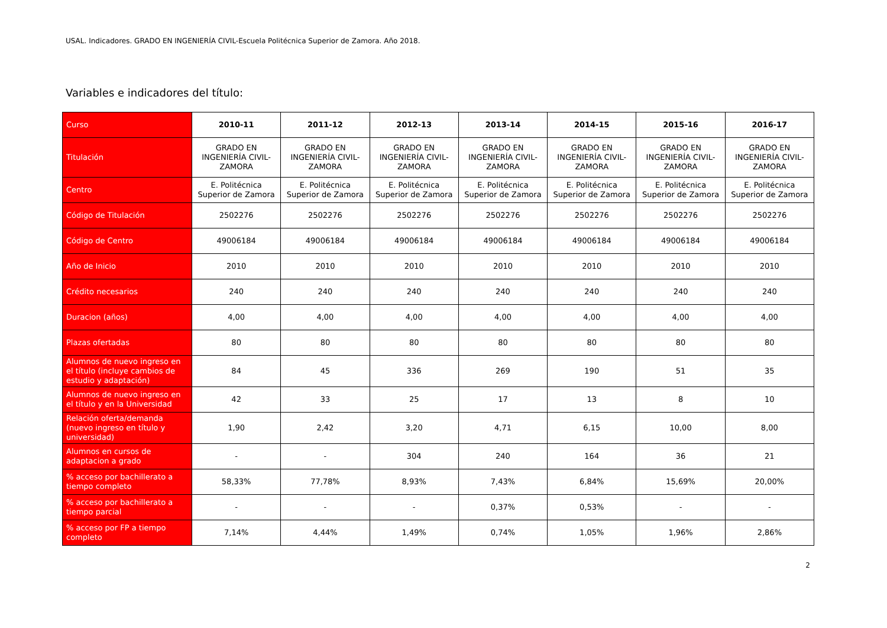USAL. Indicadores. GRADO EN INGENIERÍA CIVIL-Escuela Politécnica Superior de Zamora. Año 2018.
Variables e indicadores del título:
| Curso | 2010-11 | 2011-12 | 2012-13 | 2013-14 | 2014-15 | 2015-16 | 2016-17 |
| --- | --- | --- | --- | --- | --- | --- | --- |
| Titulación | GRADO EN INGENIERÍA CIVIL-ZAMORA | GRADO EN INGENIERÍA CIVIL-ZAMORA | GRADO EN INGENIERÍA CIVIL-ZAMORA | GRADO EN INGENIERÍA CIVIL-ZAMORA | GRADO EN INGENIERÍA CIVIL-ZAMORA | GRADO EN INGENIERÍA CIVIL-ZAMORA | GRADO EN INGENIERÍA CIVIL-ZAMORA |
| Centro | E. Politécnica Superior de Zamora | E. Politécnica Superior de Zamora | E. Politécnica Superior de Zamora | E. Politécnica Superior de Zamora | E. Politécnica Superior de Zamora | E. Politécnica Superior de Zamora | E. Politécnica Superior de Zamora |
| Código de Titulación | 2502276 | 2502276 | 2502276 | 2502276 | 2502276 | 2502276 | 2502276 |
| Código de Centro | 49006184 | 49006184 | 49006184 | 49006184 | 49006184 | 49006184 | 49006184 |
| Año de Inicio | 2010 | 2010 | 2010 | 2010 | 2010 | 2010 | 2010 |
| Crédito necesarios | 240 | 240 | 240 | 240 | 240 | 240 | 240 |
| Duracion (años) | 4,00 | 4,00 | 4,00 | 4,00 | 4,00 | 4,00 | 4,00 |
| Plazas ofertadas | 80 | 80 | 80 | 80 | 80 | 80 | 80 |
| Alumnos de nuevo ingreso en el título (incluye cambios de estudio y adaptación) | 84 | 45 | 336 | 269 | 190 | 51 | 35 |
| Alumnos de nuevo ingreso en el título y en la Universidad | 42 | 33 | 25 | 17 | 13 | 8 | 10 |
| Relación oferta/demanda (nuevo ingreso en título y universidad) | 1,90 | 2,42 | 3,20 | 4,71 | 6,15 | 10,00 | 8,00 |
| Alumnos en cursos de adaptacion a grado | - | - | 304 | 240 | 164 | 36 | 21 |
| % acceso por bachillerato a tiempo completo | 58,33% | 77,78% | 8,93% | 7,43% | 6,84% | 15,69% | 20,00% |
| % acceso por bachillerato a tiempo parcial | - | - | - | 0,37% | 0,53% | - | - |
| % acceso por FP a tiempo completo | 7,14% | 4,44% | 1,49% | 0,74% | 1,05% | 1,96% | 2,86% |
2